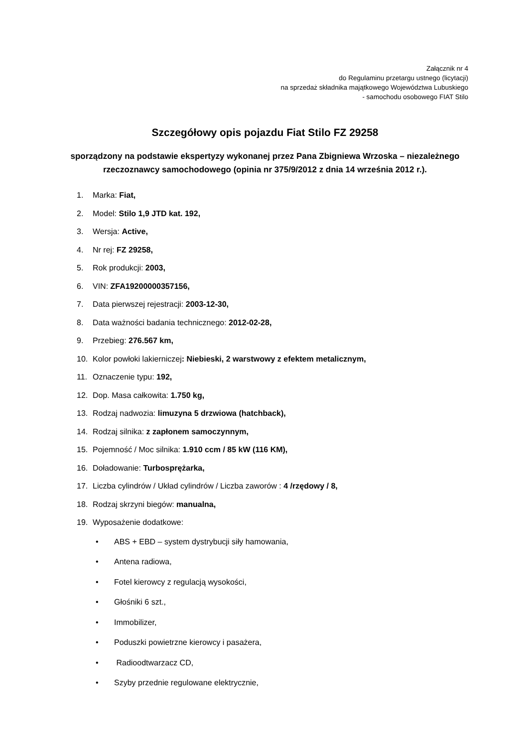Załącznik nr 4
do Regulaminu przetargu ustnego (licytacji)
na sprzedaż składnika majątkowego Województwa Lubuskiego
- samochodu osobowego FIAT Stilo
Szczegółowy opis pojazdu Fiat Stilo FZ 29258
sporządzony na podstawie ekspertyzy wykonanej przez Pana Zbigniewa Wrzoska – niezależnego rzeczoznawcy samochodowego (opinia nr 375/9/2012 z dnia 14 września 2012 r.).
1. Marka: Fiat,
2. Model: Stilo 1,9 JTD kat. 192,
3. Wersja: Active,
4. Nr rej: FZ 29258,
5. Rok produkcji: 2003,
6. VIN: ZFA19200000357156,
7. Data pierwszej rejestracji: 2003-12-30,
8. Data ważności badania technicznego: 2012-02-28,
9. Przebieg: 276.567 km,
10. Kolor powłoki lakierniczej: Niebieski, 2 warstwowy z efektem metalicznym,
11. Oznaczenie typu: 192,
12. Dop. Masa całkowita: 1.750 kg,
13. Rodzaj nadwozia: limuzyna 5 drzwiowa (hatchback),
14. Rodzaj silnika: z zapłonem samoczynnym,
15. Pojemność / Moc silnika: 1.910 ccm / 85 kW (116 KM),
16. Doładowanie: Turbosprężarka,
17. Liczba cylindrów / Układ cylindrów / Liczba zaworów : 4 /rzędowy / 8,
18. Rodzaj skrzyni biegów: manualna,
19. Wyposażenie dodatkowe:
• ABS + EBD – system dystrybucji siły hamowania,
• Antena radiowa,
• Fotel kierowcy z regulacją wysokości,
• Głośniki 6 szt.,
• Immobilizer,
• Poduszki powietrzne kierowcy i pasażera,
• Radioodtwarzacz CD,
• Szyby przednie regulowane elektrycznie,